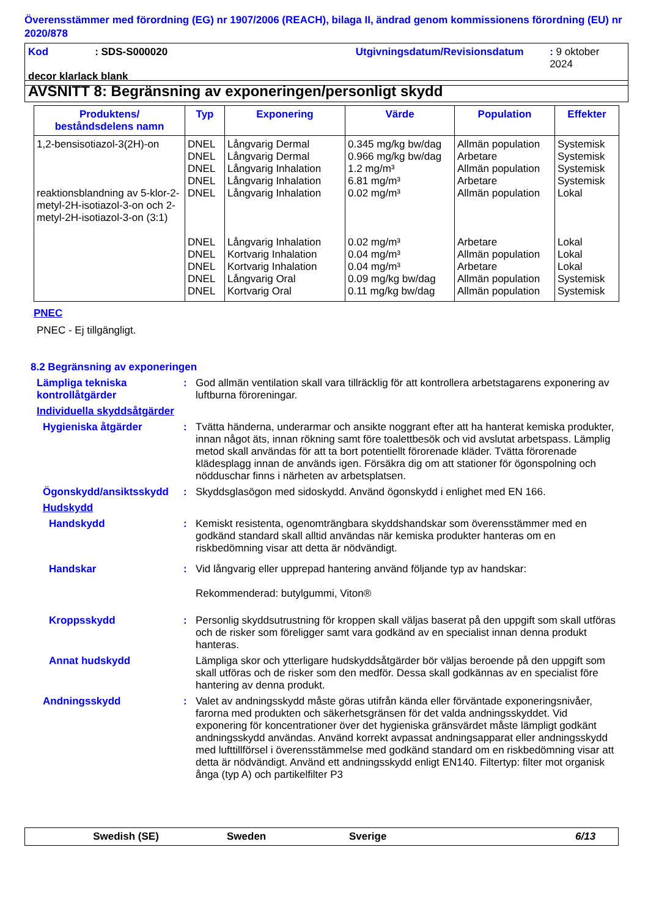Överensstämmer med förordning (EG) nr 1907/2006 (REACH), bilaga II, ändrad genom kommissionens förordning (EU) nr 2020/878
Kod: SDS-S000020 Utgivningsdatum/Revisionsdatum: 9 oktober 2024
decor klarlack blank
AVSNITT 8: Begränsning av exponeringen/personligt skydd
| Produktens/ beståndsdelens namn | Typ | Exponering | Värde | Population | Effekter |
| --- | --- | --- | --- | --- | --- |
| 1,2-bensisotiazol-3(2H)-on | DNEL DNEL DNEL DNEL | Långvarig Dermal Långvarig Dermal Långvarig Inhalation Långvarig Inhalation | 0.345 mg/kg bw/dag 0.966 mg/kg bw/dag 1.2 mg/m³ 6.81 mg/m³ | Allmän population Arbetare Allmän population Arbetare | Systemisk Systemisk Systemisk Systemisk |
| reaktionsblandning av 5-klor-2-metyl-2H-isotiazol-3-on och 2-metyl-2H-isotiazol-3-on (3:1) | DNEL DNEL DNEL DNEL DNEL DNEL | Långvarig Inhalation Långvarig Inhalation Kortvarig Inhalation Kortvarig Inhalation Långvarig Oral Kortvarig Oral | 0.02 mg/m³ 0.02 mg/m³ 0.04 mg/m³ 0.04 mg/m³ 0.09 mg/kg bw/dag 0.11 mg/kg bw/dag | Allmän population Arbetare Allmän population Arbetare Allmän population Allmän population | Lokal Lokal Lokal Lokal Systemisk Systemisk |
PNEC
PNEC - Ej tillgängligt.
8.2 Begränsning av exponeringen
Lämpliga tekniska kontrollåtgärder
: God allmän ventilation skall vara tillräcklig för att kontrollera arbetstagarens exponering av luftburna föroreningar.
Individuella skyddsåtgärder
Hygieniska åtgärder : Tvätta händerna, underarmar och ansikte noggrant efter att ha hanterat kemiska produkter, innan något äts, innan rökning samt före toalettbesök och vid avslutat arbetspass. Lämplig metod skall användas för att ta bort potentiellt förorenade kläder. Tvätta förorenade klädesplagg innan de används igen. Försäkra dig om att stationer för ögonspolning och nödduschar finns i närheten av arbetsplatsen.
Ögonskydd/ansiktsskydd : Skyddsglasögon med sidoskydd. Använd ögonskydd i enlighet med EN 166.
Hudskydd
Handskydd : Kemiskt resistenta, ogenomträngbara skyddshandskar som överensstämmer med en godkänd standard skall alltid användas när kemiska produkter hanteras om en riskbedömning visar att detta är nödvändigt.
Handskar : Vid långvarig eller upprepad hantering använd följande typ av handskar:
Rekommenderad: butylgummi, Viton®
Kroppsskydd : Personlig skyddsutrustning för kroppen skall väljas baserat på den uppgift som skall utföras och de risker som föreligger samt vara godkänd av en specialist innan denna produkt hanteras.
Annat hudskydd Lämpliga skor och ytterligare hudskyddsåtgärder bör väljas beroende på den uppgift som skall utföras och de risker som den medför. Dessa skall godkännas av en specialist före hantering av denna produkt.
Andningsskydd : Valet av andningsskydd måste göras utifrån kända eller förväntade exponeringsnivåer, farorna med produkten och säkerhetsgränsen för det valda andningsskyddet. Vid exponering för koncentrationer över det hygieniska gränsvärdet måste lämpligt godkänt andningsskydd användas. Använd korrekt avpassat andningsapparat eller andningsskydd med lufttillförsel i överensstämmelse med godkänd standard om en riskbedömning visar att detta är nödvändigt. Använd ett andningsskydd enligt EN140. Filtertyp: filter mot organisk ånga (typ A) och partikelfilter P3
Swedish (SE) Sweden Sverige 6/13